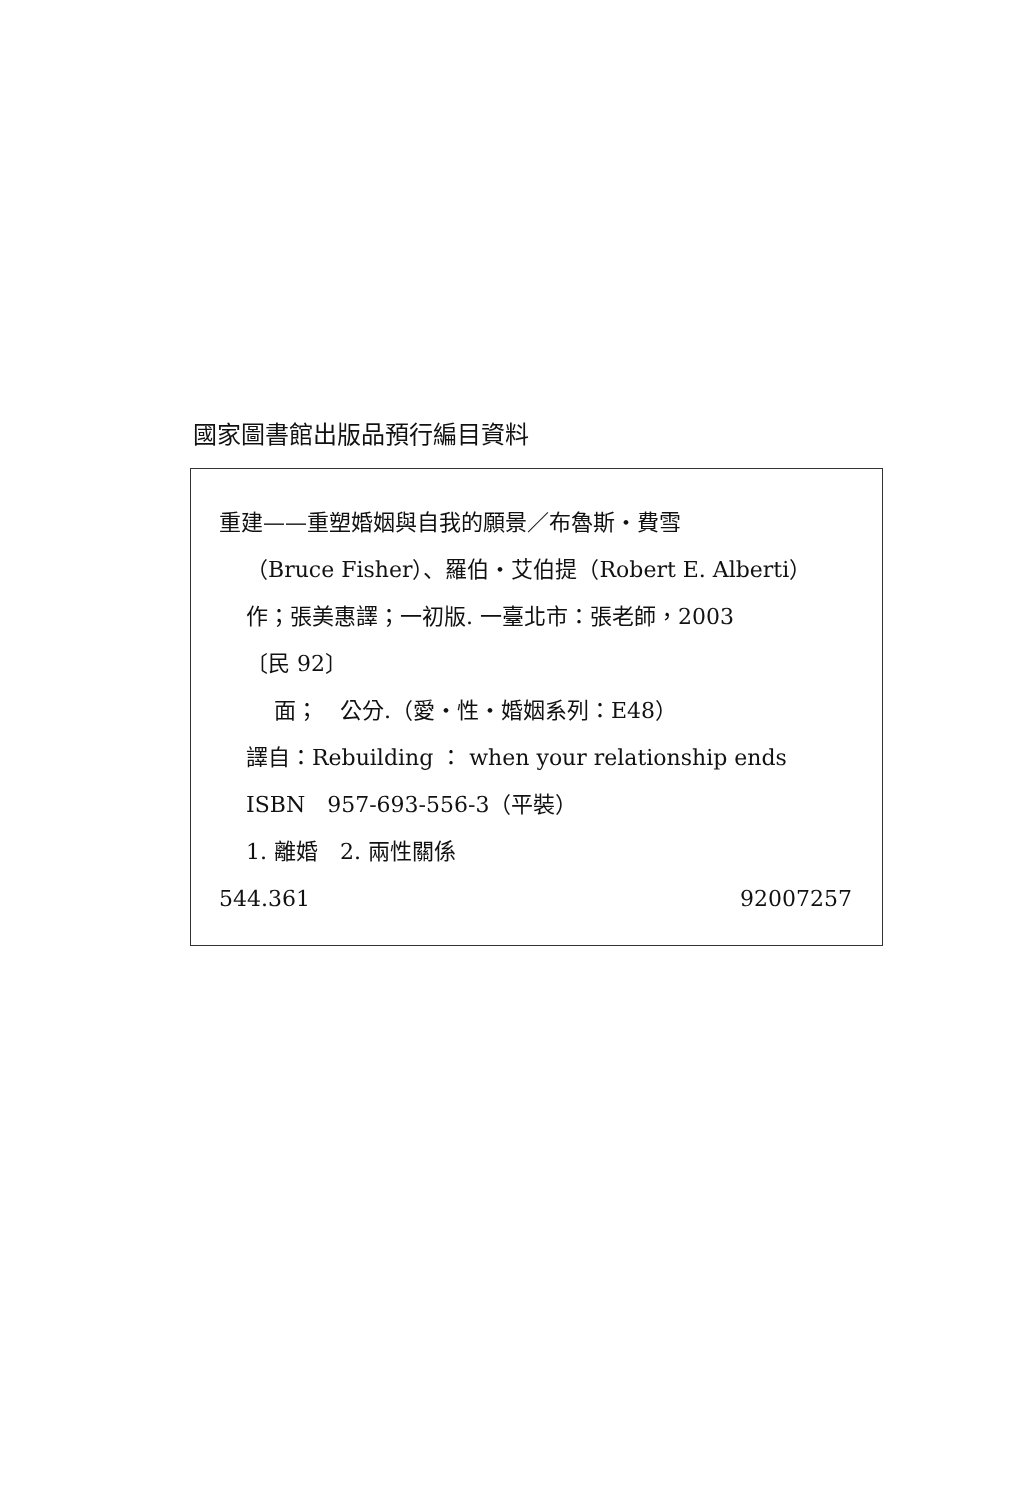國家圖書館出版品預行編目資料
重建——重塑婚姻與自我的願景／布魯斯・費雪
（Bruce Fisher）、羅伯・艾伯提（Robert E. Alberti）
作；張美惠譯；一初版. 一臺北市：張老師，2003
〔民 92〕
面；　公分.（愛・性・婚姻系列：E48）
譯自：Rebuilding ： when your relationship ends
ISBN　957-693-556-3（平裝）
1. 離婚　2. 兩性關係
544.361 92007257